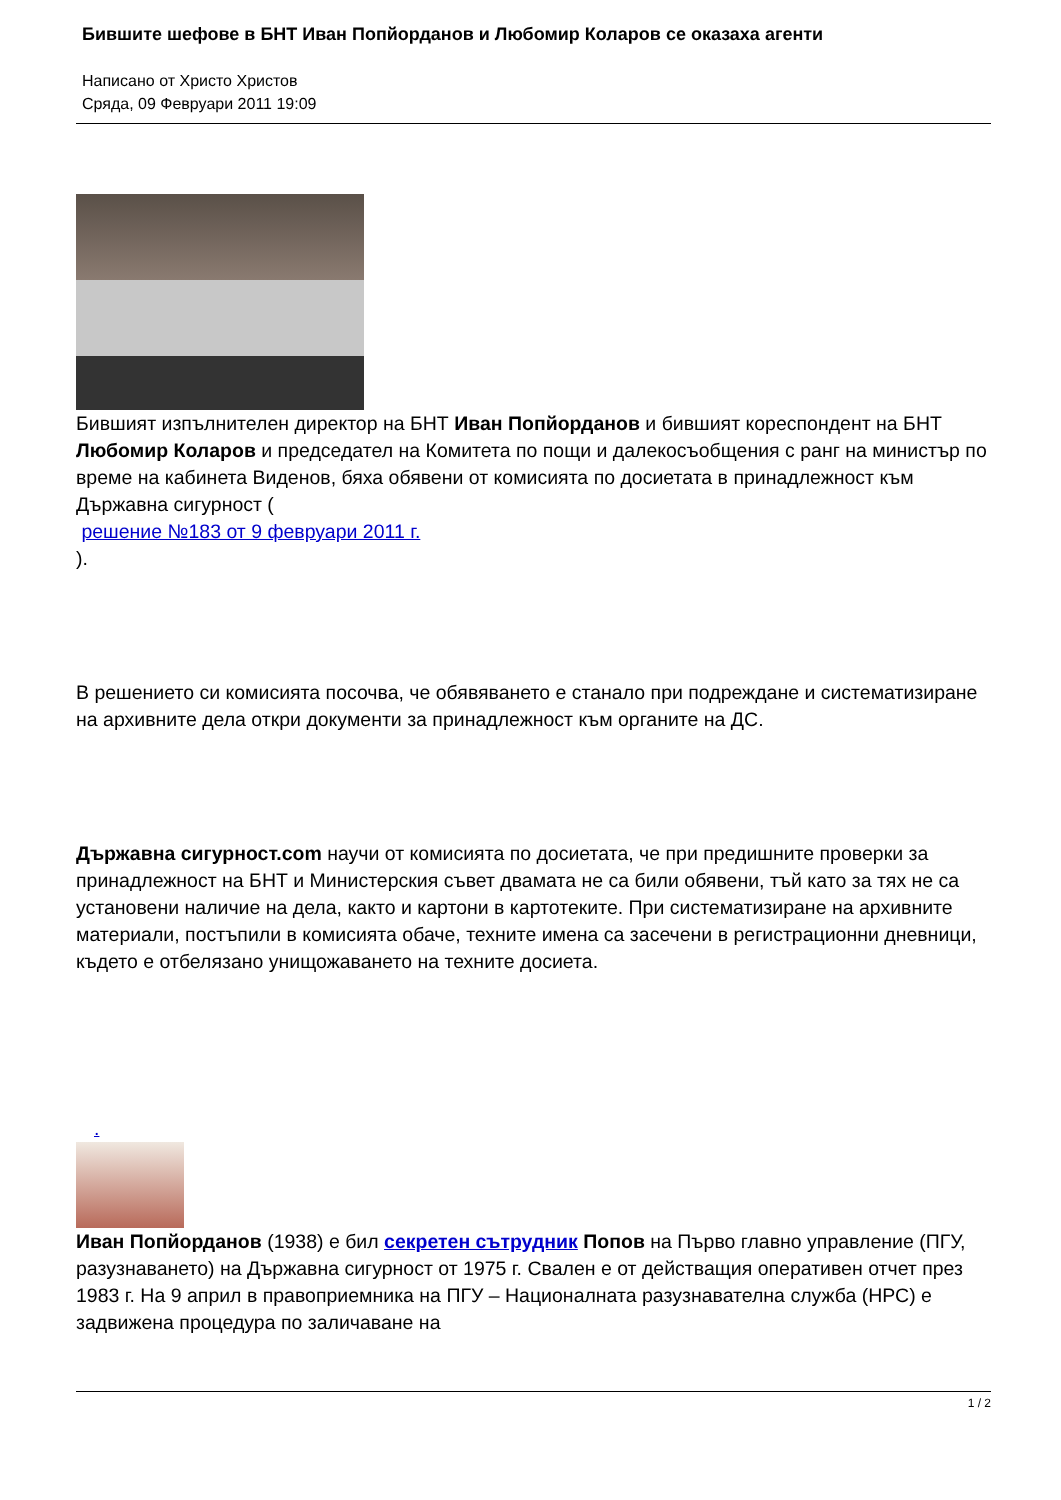Бившите шефове в БНТ Иван Попйорданов и Любомир Коларов се оказаха агенти
Написано от Христо Христов
Сряда, 09 Февруари 2011 19:09
Бившият изпълнителен директор на БНТ Иван Попйорданов и бившият кореспондент на БНТ Любомир Коларов и председател на Комитета по пощи и далекосъобщения с ранг на министър по време на кабинета Виденов, бяха обявени от комисията по досиетата в принадлежност към Държавна сигурност (
решение №183 от 9 февруари 2011 г.
).
В решението си комисията посочва, че обявяването е станало при подреждане и систематизиране на архивните дела откри документи за принадлежност към органите на ДС.
Държавна сигурност.com научи от комисията по досиетата, че при предишните проверки за принадлежност на БНТ и Министерския съвет двамата не са били обявени, тъй като за тях не са установени наличие на дела, както и картони в картотеките. При систематизиране на архивните материали, постъпили в комисията обаче, техните имена са засечени в регистрационни дневници, където е отбелязано унищожаването на техните досиета.
.
Иван Попйорданов (1938) е бил секретен сътрудник Попов на Първо главно управление (ПГУ, разузнаването) на Държавна сигурност от 1975 г. Свален е от действащия оперативен отчет през 1983 г. На 9 април в правоприемника на ПГУ – Националната разузнавателна служба (НРС) е задвижена процедура по заличаване на
1 / 2